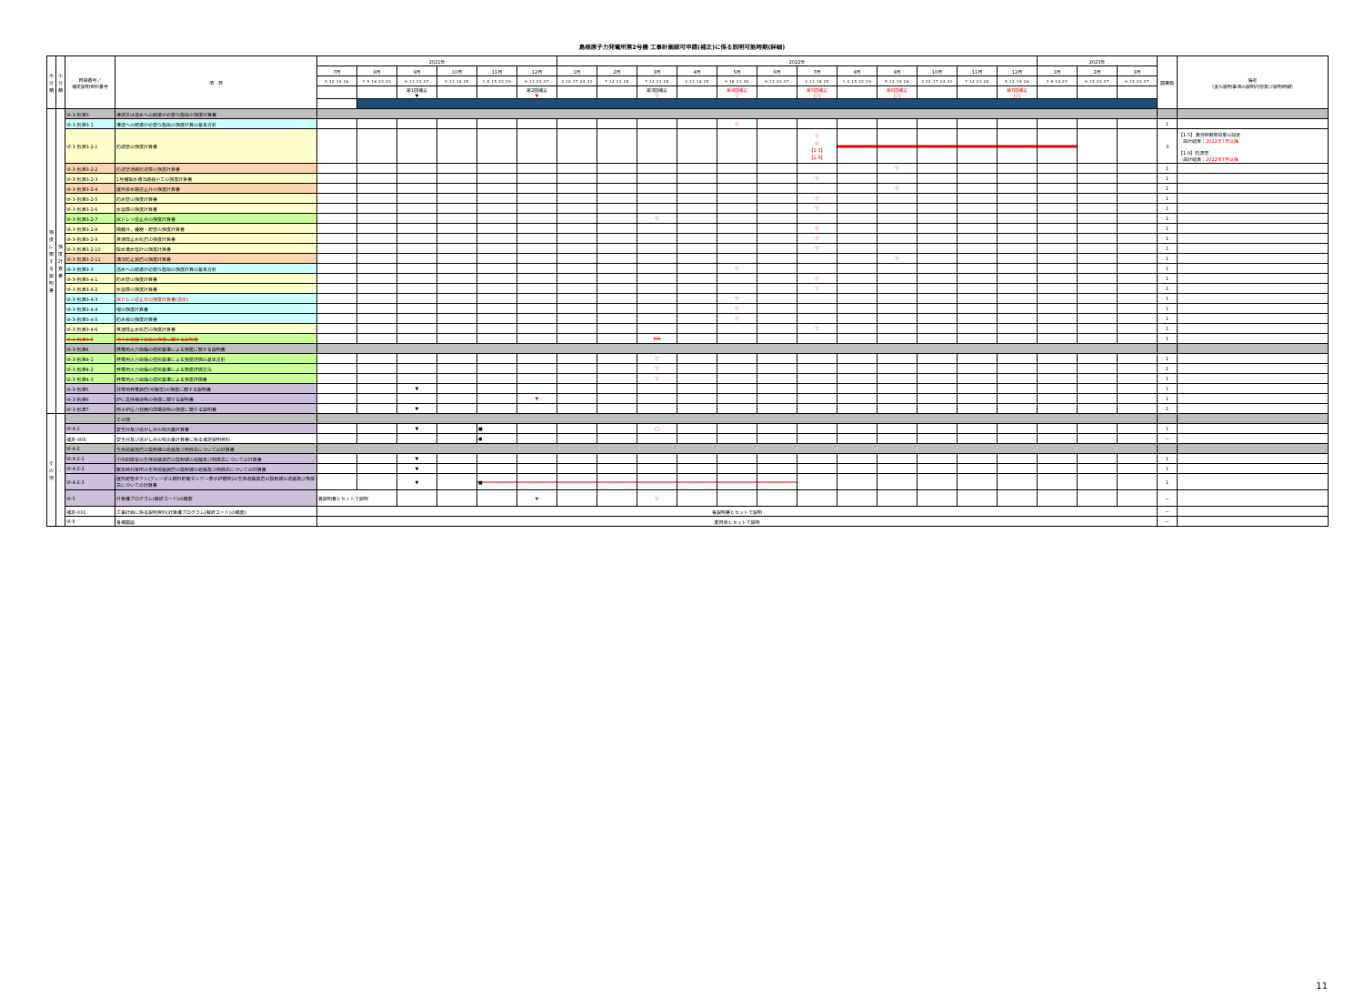島根原子力発電所第2号機 工事計画認可申請(補正)に係る説明可能時期(詳細)
| 大 分 類 | 小 分 類 | 目録番号／ 補足説明資料番号 | 項 目 | 2021年 | | | | | | 2022年 | | | | | | | | | | | | 2023年 | | | 図書数 | 備考 （主な説明事項の説明内容及び説明時期） |
| --- | --- | --- | --- | --- | --- | --- | --- | --- | --- | --- | --- | --- | --- | --- | --- | --- | --- | --- | --- | --- | --- | --- | --- | --- | --- | --- |
| | | | | 7月 | 8月 | 9月 | 10月 | 11月 | 12月 | 1月 | 2月 | 3月 | 4月 | 5月 | 6月 | 7月 | 8月 | 9月 | 10月 | 11月 | 12月 | 1月 | 2月 | 3月 | | |
| | | | | 5 12 19 26 | 2 9 16 23 30 | 6 13 20 27 | 4 11 18 25 | 1 8 15 22 29 | 6 13 20 27 | 3 10 17 24 31 | 7 14 21 28 | 7 14 21 28 | 4 11 18 25 | 9 16 23 30 | 6 13 20 27 | 4 11 18 25 | 1 8 15 22 29 | 5 12 19 26 | 3 10 17 24 31 | 7 14 21 28 | 5 12 19 26 | 2 9 16 23 | 6 13 20 27 | 6 13 20 27 | | |
| | | | | | | 第1回補正 ▼ | | | 第2回補正 ▼ | | | 第3回補正 ▽ | | 第4回補正 ▽ | | 第5回補正 (▽) | | 第6回補正 (▽) | | | 第7回補正 (▽) | | | | | |
| 強 度 に 関 す る 説 明 書 | 強 度 計 算 書 | Ⅵ-3-別添3 | 津波又は溢水への配慮が必要な施設の強度計算書 | | | | | | | | | | | | | | | | | | | | | | | |
| | | Ⅵ-3-別添3-1 | 津波への配慮が必要な施設の強度計算の基本方針 | | | | | | | | | | | ▽ | | | | | | | | | | | 1 | |
| | | Ⅵ-3-別添3-2-1 | 防波壁の強度計算書 | | | | | | | | | | | | | ▽ ◇ 【1-5】 【1-9】 | | | | | | | | | 3 | 【1-5】漂流物衝突荷重の設定 設計結果： 2022年7月以降 【1-9】防波壁 設計結果： 2022年7月以降 |
| | | Ⅵ-3-別添3-2-2 | 防波壁通路防波扉の強度計算書 | | | | | | | | | | | | | | | ▽ | | | | | | | 1 | |
| | | Ⅵ-3-別添3-2-3 | 1号機取水槽流路縮小工の強度計算書 | | | | | | | | | | | | | ▽ | | | | | | | | | 1 | |
| | | Ⅵ-3-別添3-2-4 | 屋外排水路逆止弁の強度計算書 | | | | | | | | | | | | | | | ▽ | | | | | | | 1 | |
| | | Ⅵ-3-別添3-2-5 | 防水壁の強度計算書 | | | | | | | | | | | | | ▽ | | | | | | | | | 1 | |
| | | Ⅵ-3-別添3-2-6 | 水密扉の強度計算書 | | | | | | | | | | | | | ▽ | | | | | | | | | 1 | |
| | | Ⅵ-3-別添3-2-7 | 床ドレン逆止弁の強度計算書 | | | | | | | | | ▽ | | | | | | | | | | | | | 1 | |
| | | Ⅵ-3-別添3-2-8 | 隔離弁，機器・配管の強度計算書 | | | | | | | | | | | | | ▽ | | | | | | | | | 1 | |
| | | Ⅵ-3-別添3-2-9 | 貫通部止水処置の強度計算書 | | | | | | | | | | | | | ▽ | | | | | | | | | 1 | |
| | | Ⅵ-3-別添3-2-10 | 取水槽水位計の強度計算書 | | | | | | | | | | | | | ▽ | | | | | | | | | 1 | |
| | | Ⅵ-3-別添3-2-11 | 漂流防止装置の強度計算書 | | | | | | | | | | | | | | | ▽ | | | | | | | 1 | |
| | | Ⅵ-3-別添3-3 | 溢水への配慮が必要な施設の強度計算の基本方針 | | | | | | | | | | | ▽ | | | | | | | | | | | 1 | |
| | | Ⅵ-3-別添3-4-1 | 防水壁の強度計算書 | | | | | | | | | | | | | ▽ | | | | | | | | | 1 | |
| | | Ⅵ-3-別添3-4-2 | 水密扉の強度計算書 | | | | | | | | | | | | | ▽ | | | | | | | | | 1 | |
| | | Ⅵ-3-別添3-4-3 | 床ドレン逆止弁の強度計算書(溢水) | | | | | | | | | | | ▽ | | | | | | | | | | | 1 | |
| | | Ⅵ-3-別添3-4-4 | 堰の強度計算書 | | | | | | | | | | | ▽ | | | | | | | | | | | 1 | |
| | | Ⅵ-3-別添3-4-5 | 防水板の強度計算書 | | | | | | | | | | | ▽ | | | | | | | | | | | 1 | |
| | | Ⅵ-3-別添3-4-6 | 貫通部止水処置の強度計算書 | | | | | | | | | | | | | ▽ | | | | | | | | | 1 | |
| | | Ⅵ-3-別添3-5 | 地下水位低下設備の強度に関する説明書 | | | | | | | | | (▽) | | | | | | | | | | | | | 1 | |
| | | Ⅵ-3-別添4 | 発電用火力設備の技術基準による強度に関する説明書 | | | | | | | | | | | | | | | | | | | | | | | |
| | | Ⅵ-3-別添4-1 | 発電用火力設備の技術基準による強度評価の基本方針 | | | | | | | | | ▽ | | | | | | | | | | | | | 1 | |
| | | Ⅵ-3-別添4-2 | 発電用火力設備の技術基準による強度評価方法 | | | | | | | | | ▽ | | | | | | | | | | | | | 1 | |
| | | Ⅵ-3-別添4-3 | 発電用火力設備の技術基準による強度評価書 | | | | | | | | | ▽ | | | | | | | | | | | | | 1 | |
| | | Ⅵ-3-別添5 | 非常用発電装置(可搬型)の強度に関する説明書 | | | ▼ | | | | | | | | | | | | | | | | | | | 1 | |
| | | Ⅵ-3-別添6 | 炉心支持構造物の強度に関する説明書 | | | | | | ▼ | | | | | | | | | | | | | | | | 1 | |
| | | Ⅵ-3-別添7 | 原子炉圧力容器内部構造物の強度に関する説明書 | | | ▼ | | | | | | | | | | | | | | | | | | | 1 | |
| そ の 他 | - | - | その他 | | | | | | | | | | | | | | | | | | | | | | | |
| | | Ⅵ-4-1 | 安全弁及び逃がし弁の吹出量計算書 | | | ▼ | | ■ | | | | □ | | | | | | | | | | | | | 1 | |
| | | 補足-008 | 安全弁及び逃がし弁の吹出量計算書に係る補足説明資料 | | | | | ● | | | | | | | | | | | | | | | | | − | |
| | | Ⅵ-4-2 | 生体遮蔽装置の放射線の遮蔽及び熱除去についての計算書 | | | | | | | | | | | | | | | | | | | | | | | |
| | | Ⅵ-4-2-1 | 中央制御室の生体遮蔽装置の放射線の遮蔽及び熱除去についての計算書 | | | ▼ | | | | | | | | | | | | | | | | | | | 1 | |
| | | Ⅵ-4-2-2 | 緊急時対策所の生体遮蔽装置の放射線の遮蔽及び熱除去についての計算書 | | | ▼ | | | | | | | | | | | | | | | | | | | 1 | |
| | | Ⅵ-4-2-3 | 屋外配管ダクト(ディーゼル燃料貯蔵タンク～原子炉建物)の生体遮蔽装置の放射線の遮蔽及び熱除去についての計算書 | | | ▼ | | ■ | | | | | | | | | | | | | | | | | 1 | |
| | | Ⅵ-5 | 計算機プログラム(解析コード)の概要 | 各説明書とセットで説明 | | | | | ▼ | | | ▽ | | | | | | | | | | | | | − | |
| | | 補足-031 | 工事計画に係る説明資料(計算機プログラム(解析コード)の概要) | 各説明書とセットで説明 | | | | | | | | | | | | | | | | | | | | | − | |
| | | Ⅵ-6 | 各種図面 | 要目表とセットで説明 | | | | | | | | | | | | | | | | | | | | | − | |
11